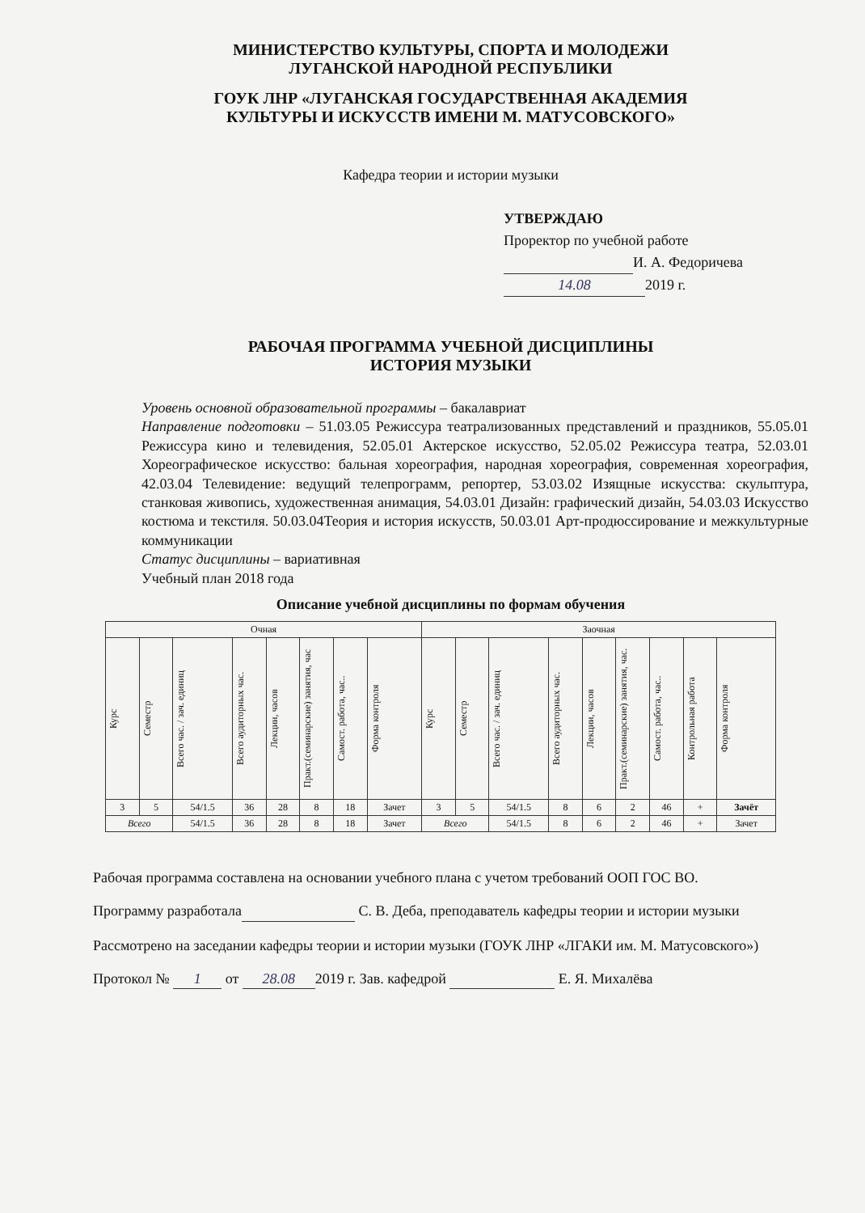МИНИСТЕРСТВО КУЛЬТУРЫ, СПОРТА И МОЛОДЕЖИ
ЛУГАНСКОЙ НАРОДНОЙ РЕСПУБЛИКИ
ГОУК ЛНР «ЛУГАНСКАЯ ГОСУДАРСТВЕННАЯ АКАДЕМИЯ
КУЛЬТУРЫ И ИСКУССТВ ИМЕНИ М. МАТУСОВСКОГО»
Кафедра теории и истории музыки
УТВЕРЖДАЮ
Проректор по учебной работе
И. А. Федоричева
14.08 2019 г.
РАБОЧАЯ ПРОГРАММА УЧЕБНОЙ ДИСЦИПЛИНЫ
ИСТОРИЯ МУЗЫКИ
Уровень основной образовательной программы – бакалавриат
Направление подготовки – 51.03.05 Режиссура театрализованных представлений и праздников, 55.05.01 Режиссура кино и телевидения, 52.05.01 Актерское искусство, 52.05.02 Режиссура театра, 52.03.01 Хореографическое искусство: бальная хореография, народная хореография, современная хореография, 42.03.04 Телевидение: ведущий телепрограмм, репортер, 53.03.02 Изящные искусства: скульптура, станковая живопись, художественная анимация, 54.03.01 Дизайн: графический дизайн, 54.03.03 Искусство костюма и текстиля. 50.03.04Теория и история искусств, 50.03.01 Арт-продюссирование и межкультурные коммуникации
Статус дисциплины – вариативная
Учебный план 2018 года
Описание учебной дисциплины по формам обучения
| Очная | | | | | | | | Заочная | | | | | | | | |
| --- | --- | --- | --- | --- | --- | --- | --- | --- | --- | --- | --- | --- | --- | --- | --- | --- |
| Курс | Семестр | Всего час. / зач. единиц | Всего аудиторных час. | Лекции, часов | Практ.(семинарские) занятия, час | Самост. работа, час.. | Форма контроля | Курс | Семестр | Всего час. / зач. единиц | Всего аудиторных час. | Лекции, часов | Практ.(семинарские) занятия, час. | Самост. работа, час.. | Контрольная работа | Форма контроля |
| 3 | 5 | 54/1.5 | 36 | 28 | 8 | 18 | Зачет | 3 | 5 | 54/1.5 | 8 | 6 | 2 | 46 | + | Зачёт |
| Всего | | 54/1.5 | 36 | 28 | 8 | 18 | Зачет | Всего | | 54/1.5 | 8 | 6 | 2 | 46 | + | Зачет |
Рабочая программа составлена на основании учебного плана с учетом требований ООП ГОС ВО.
Программу разработала С. В. Деба, преподаватель кафедры теории и истории музыки
Рассмотрено на заседании кафедры теории и истории музыки (ГОУК ЛНР «ЛГАКИ им. М. Матусовского»)
Протокол № 1 от 28.08 2019 г. Зав. кафедрой Е. Я. Михалёва